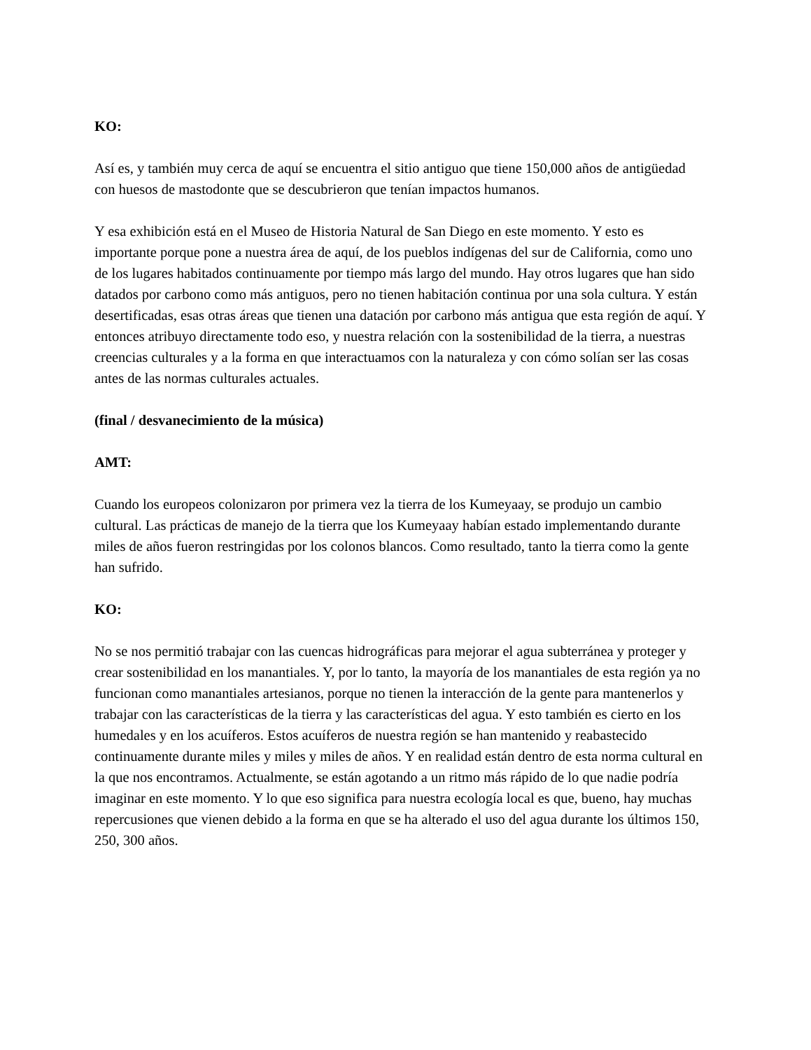KO:
Así es, y también muy cerca de aquí se encuentra el sitio antiguo que tiene 150,000 años de antigüedad con huesos de mastodonte que se descubrieron que tenían impactos humanos.
Y esa exhibición está en el Museo de Historia Natural de San Diego en este momento. Y esto es importante porque pone a nuestra área de aquí, de los pueblos indígenas del sur de California, como uno de los lugares habitados continuamente por tiempo más largo del mundo. Hay otros lugares que han sido datados por carbono como más antiguos, pero no tienen habitación continua por una sola cultura. Y están desertificadas, esas otras áreas que tienen una datación por carbono más antigua que esta región de aquí. Y entonces atribuyo directamente todo eso, y nuestra relación con la sostenibilidad de la tierra, a nuestras creencias culturales y a la forma en que interactuamos con la naturaleza y con cómo solían ser las cosas antes de las normas culturales actuales.
(final / desvanecimiento de la música)
AMT:
Cuando los europeos colonizaron por primera vez la tierra de los Kumeyaay, se produjo un cambio cultural. Las prácticas de manejo de la tierra que los Kumeyaay habían estado implementando durante miles de años fueron restringidas por los colonos blancos. Como resultado, tanto la tierra como la gente han sufrido.
KO:
No se nos permitió trabajar con las cuencas hidrográficas para mejorar el agua subterránea y proteger y crear sostenibilidad en los manantiales. Y, por lo tanto, la mayoría de los manantiales de esta región ya no funcionan como manantiales artesianos, porque no tienen la interacción de la gente para mantenerlos y trabajar con las características de la tierra y las características del agua. Y esto también es cierto en los humedales y en los acuíferos. Estos acuíferos de nuestra región se han mantenido y reabastecido continuamente durante miles y miles y miles de años. Y en realidad están dentro de esta norma cultural en la que nos encontramos. Actualmente, se están agotando a un ritmo más rápido de lo que nadie podría imaginar en este momento. Y lo que eso significa para nuestra ecología local es que, bueno, hay muchas repercusiones que vienen debido a la forma en que se ha alterado el uso del agua durante los últimos 150, 250, 300 años.